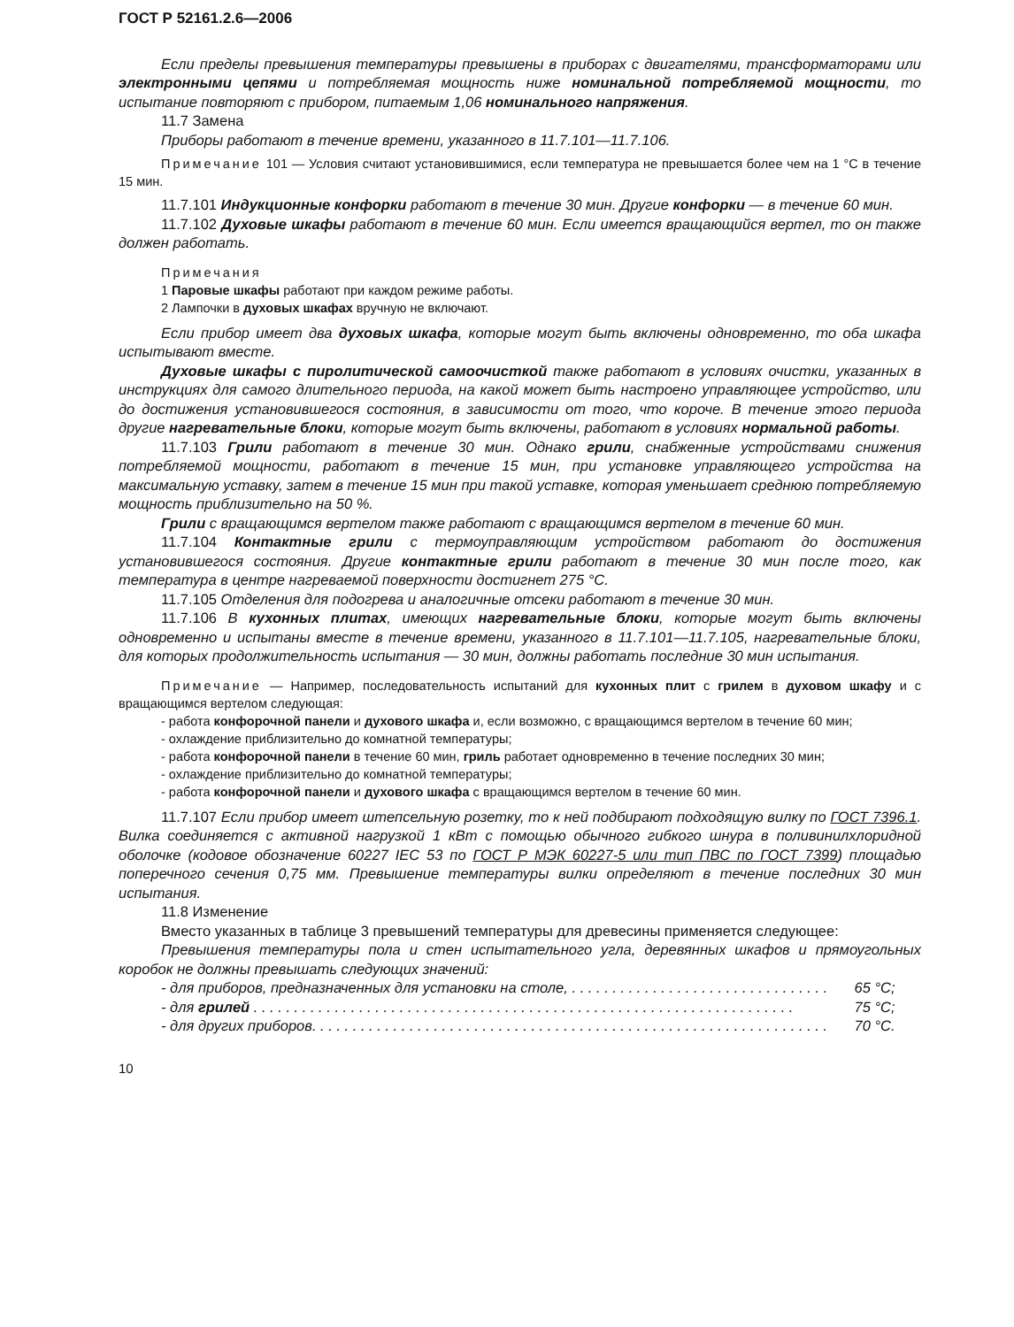ГОСТ Р 52161.2.6—2006
Если пределы превышения температуры превышены в приборах с двигателями, трансформаторами или электронными цепями и потребляемая мощность ниже номинальной потребляемой мощности, то испытание повторяют с прибором, питаемым 1,06 номинального напряжения.
11.7 Замена
Приборы работают в течение времени, указанного в 11.7.101—11.7.106.
Примечание 101 — Условия считают установившимися, если температура не превышается более чем на 1 °С в течение 15 мин.
11.7.101 Индукционные конфорки работают в течение 30 мин. Другие конфорки — в течение 60 мин.
11.7.102 Духовые шкафы работают в течение 60 мин. Если имеется вращающийся вертел, то он также должен работать.
Примечания
1 Паровые шкафы работают при каждом режиме работы.
2 Лампочки в духовых шкафах вручную не включают.
Если прибор имеет два духовых шкафа, которые могут быть включены одновременно, то оба шкафа испытывают вместе.
Духовые шкафы с пиролитической самоочисткой также работают в условиях очистки, указанных в инструкциях для самого длительного периода, на какой может быть настроено управляющее устройство, или до достижения установившегося состояния, в зависимости от того, что короче. В течение этого периода другие нагревательные блоки, которые могут быть включены, работают в условиях нормальной работы.
11.7.103 Грили работают в течение 30 мин. Однако грили, снабженные устройствами снижения потребляемой мощности, работают в течение 15 мин, при установке управляющего устройства на максимальную уставку, затем в течение 15 мин при такой уставке, которая уменьшает среднюю потребляемую мощность приблизительно на 50 %.
Грили с вращающимся вертелом также работают с вращающимся вертелом в течение 60 мин.
11.7.104 Контактные грили с термоуправляющим устройством работают до достижения установившегося состояния. Другие контактные грили работают в течение 30 мин после того, как температура в центре нагреваемой поверхности достигнет 275 °С.
11.7.105 Отделения для подогрева и аналогичные отсеки работают в течение 30 мин.
11.7.106 В кухонных плитах, имеющих нагревательные блоки, которые могут быть включены одновременно и испытаны вместе в течение времени, указанного в 11.7.101—11.7.105, нагревательные блоки, для которых продолжительность испытания — 30 мин, должны работать последние 30 мин испытания.
Примечание — Например, последовательность испытаний для кухонных плит с грилем в духовом шкафу и с вращающимся вертелом следующая:
- работа конфорочной панели и духового шкафа и, если возможно, с вращающимся вертелом в течение 60 мин;
- охлаждение приблизительно до комнатной температуры;
- работа конфорочной панели в течение 60 мин, гриль работает одновременно в течение последних 30 мин;
- охлаждение приблизительно до комнатной температуры;
- работа конфорочной панели и духового шкафа с вращающимся вертелом в течение 60 мин.
11.7.107 Если прибор имеет штепсельную розетку, то к ней подбирают подходящую вилку по ГОСТ 7396.1. Вилка соединяется с активной нагрузкой 1 кВт с помощью обычного гибкого шнура в поливинилхлоридной оболочке (кодовое обозначение 60227 IEC 53 по ГОСТ Р МЭК 60227-5 или тип ПВС по ГОСТ 7399) площадью поперечного сечения 0,75 мм. Превышение температуры вилки определяют в течение последних 30 мин испытания.
11.8 Изменение
Вместо указанных в таблице 3 превышений температуры для древесины применяется следующее:
Превышения температуры пола и стен испытательного угла, деревянных шкафов и прямоугольных коробок не должны превышать следующих значений:
- для приборов, предназначенных для установки на столе, . . . . . . . . . . . . . . . . . . . . . . . . . . . . . . . . 65 °С;
- для грилей . . . . . . . . . . . . . . . . . . . . . . . . . . . . . . . . . . . . . . . . . . . . . . . . . . . . . . . . . . . . . . . . . . . 75 °С;
- для других приборов. . . . . . . . . . . . . . . . . . . . . . . . . . . . . . . . . . . . . . . . . . . . . . . . . . . . . . . . . . . . . . . . 70 °С.
10